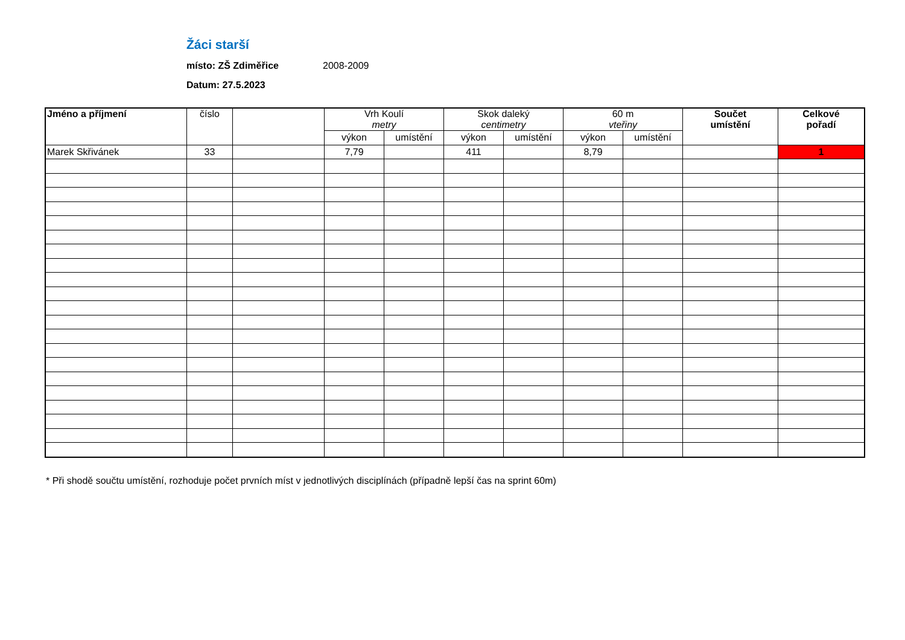Žáci starší
místo: ZŠ Zdiměřice 2008-2009
Datum: 27.5.2023
| Jméno a příjmení | číslo | | Vrh Koulí metry | | Skok daleký centimetry | | 60 m vteřiny | | Součet umístění | Celkové pořadí |
| --- | --- | --- | --- | --- | --- | --- | --- | --- | --- | --- |
| | | | výkon | umístění | výkon | umístění | výkon | umístění | | |
| Marek Skřivánek | 33 | | 7,79 | | 411 | | 8,79 | | | 1 |
* Při shodě součtu umístění, rozhoduje počet prvních míst v jednotlivých disciplínách (případně lepší čas na sprint 60m)